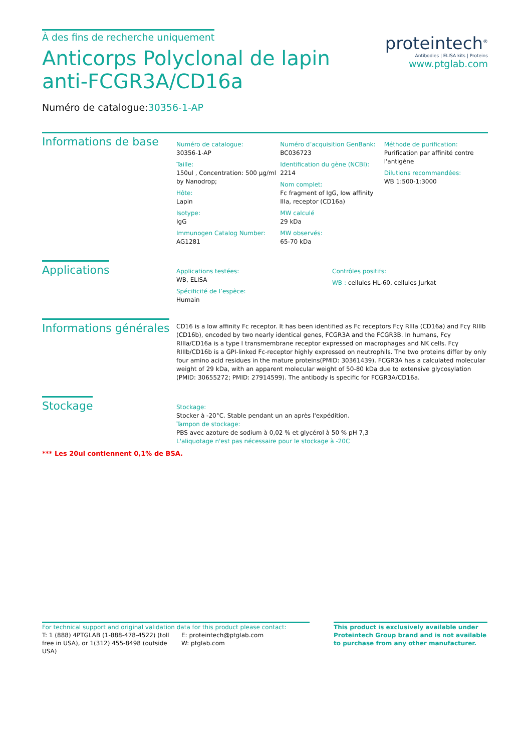À des fins de recherche uniquement
Anticorps Polyclonal de lapin anti-FCGR3A/CD16a
Numéro de catalogue:30356-1-AP
proteintech<sup>®</sup>
Antibodies | ELISA kits | Proteins
www.ptglab.com
Informations de base
Numéro de catalogue:
30356-1-AP
Taille:
150ul , Concentration: 500 μg/ml by Nanodrop;
Hôte:
Lapin
Isotype:
IgG
Immunogen Catalog Number:
AG1281
Numéro d’acquisition GenBank:
BC036723
Identification du gène (NCBI):
2214
Nom complet:
Fc fragment of IgG, low affinity IIIa, receptor (CD16a)
MW calculé
29 kDa
MW observés:
65-70 kDa
Méthode de purification:
Purification par affinité contre l'antigène
Dilutions recommandées:
WB 1:500-1:3000
Applications
Applications testées:
WB, ELISA
Spécificité de l’espèce:
Humain
Contrôles positifs:
WB : cellules HL-60, cellules Jurkat
Informations générales
CD16 is a low affinity Fc receptor. It has been identified as Fc receptors Fcγ RIIIa (CD16a) and Fcγ RIIIb (CD16b), encoded by two nearly identical genes, FCGR3A and the FCGR3B. In humans, Fcγ RIIIa/CD16a is a type I transmembrane receptor expressed on macrophages and NK cells. Fcγ RIIIb/CD16b is a GPI-linked Fc-receptor highly expressed on neutrophils. The two proteins differ by only four amino acid residues in the mature proteins(PMID: 30361439). FCGR3A has a calculated molecular weight of 29 kDa, with an apparent molecular weight of 50-80 kDa due to extensive glycosylation (PMID: 30655272; PMID: 27914599). The antibody is specific for FCGR3A/CD16a.
Stockage
Stockage:
Stocker à -20°C. Stable pendant un an après l'expédition.
Tampon de stockage:
PBS avec azoture de sodium à 0,02 % et glycérol à 50 % pH 7,3
L'aliquotage n'est pas nécessaire pour le stockage à -20C
*** Les 20ul contiennent 0,1% de BSA.
For technical support and original validation data for this product please contact:
T: 1 (888) 4PTGLAB (1-888-478-4522) (toll free in USA), or 1(312) 455-8498 (outside USA)
E: proteintech@ptglab.com
W: ptglab.com
This product is exclusively available under Proteintech Group brand and is not available to purchase from any other manufacturer.